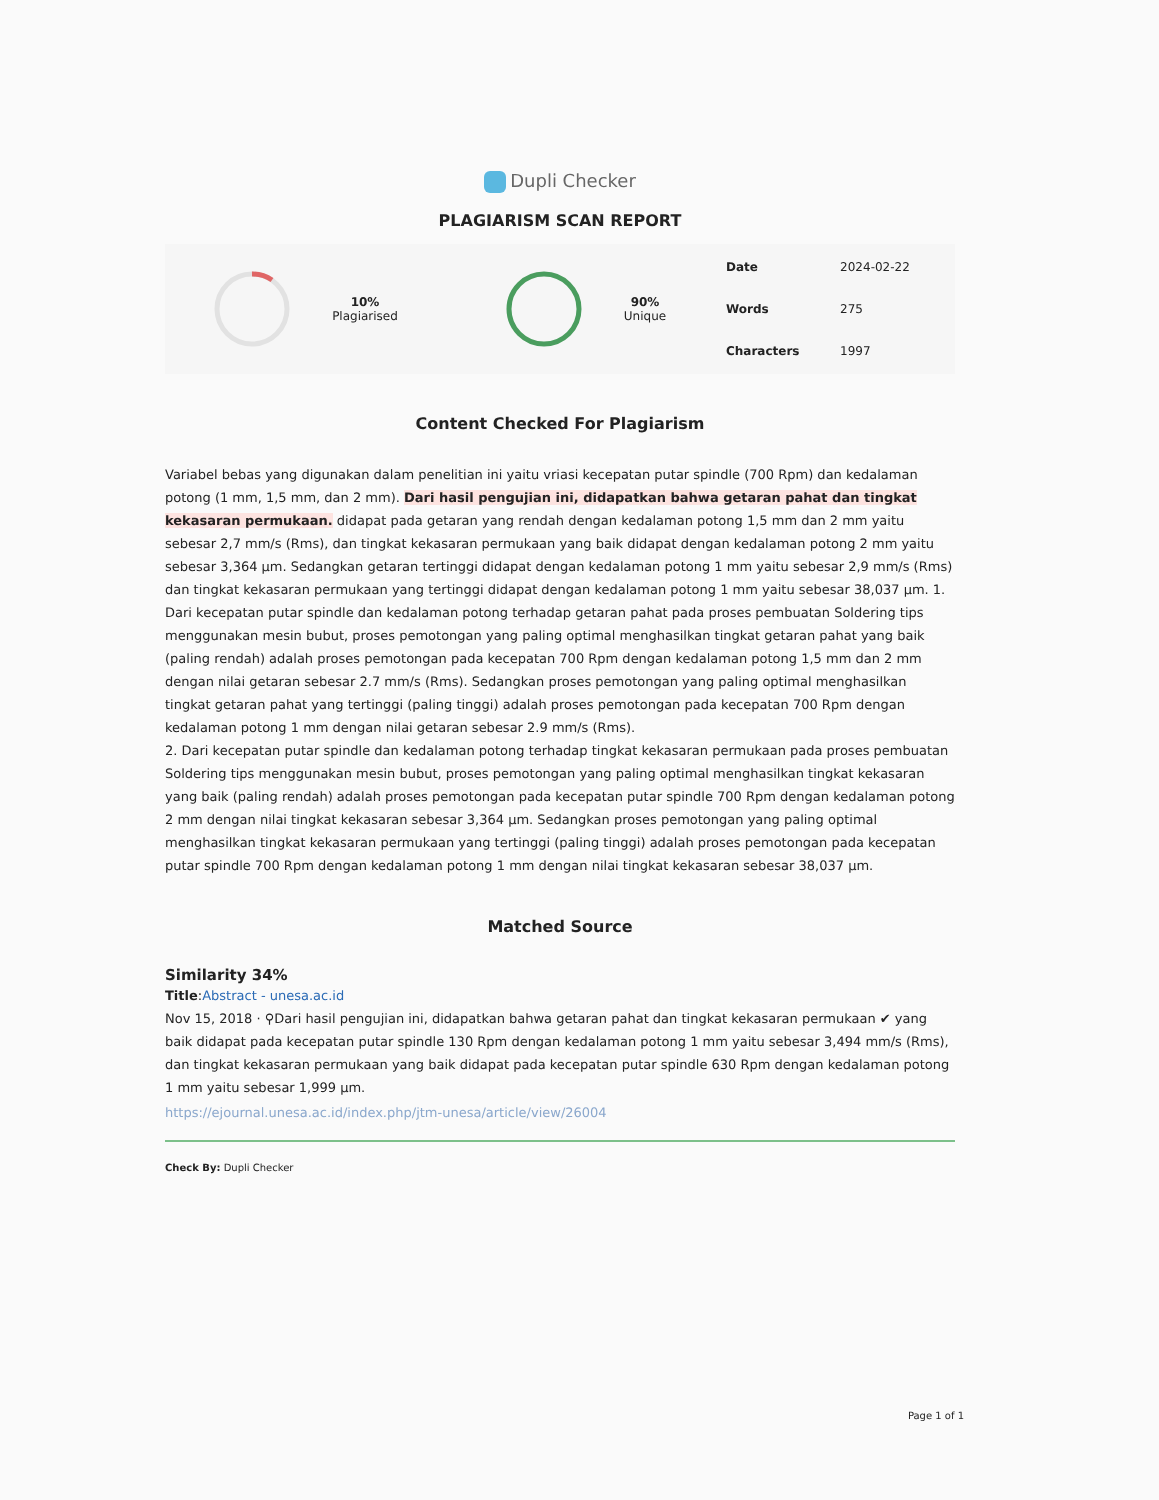Dupli Checker
PLAGIARISM SCAN REPORT
10%
Plagiarised
90%
Unique
| Date | 2024-02-22 |
| Words | 275 |
| Characters | 1997 |
Content Checked For Plagiarism
Variabel bebas yang digunakan dalam penelitian ini yaitu vriasi kecepatan putar spindle (700 Rpm) dan kedalaman potong (1 mm, 1,5 mm, dan 2 mm). Dari hasil pengujian ini, didapatkan bahwa getaran pahat dan tingkat kekasaran permukaan. didapat pada getaran yang rendah dengan kedalaman potong 1,5 mm dan 2 mm yaitu sebesar 2,7 mm/s (Rms), dan tingkat kekasaran permukaan yang baik didapat dengan kedalaman potong 2 mm yaitu sebesar 3,364 µm. Sedangkan getaran tertinggi didapat dengan kedalaman potong 1 mm yaitu sebesar 2,9 mm/s (Rms) dan tingkat kekasaran permukaan yang tertinggi didapat dengan kedalaman potong 1 mm yaitu sebesar 38,037 µm. 1. Dari kecepatan putar spindle dan kedalaman potong terhadap getaran pahat pada proses pembuatan Soldering tips menggunakan mesin bubut, proses pemotongan yang paling optimal menghasilkan tingkat getaran pahat yang baik (paling rendah) adalah proses pemotongan pada kecepatan 700 Rpm dengan kedalaman potong 1,5 mm dan 2 mm dengan nilai getaran sebesar 2.7 mm/s (Rms). Sedangkan proses pemotongan yang paling optimal menghasilkan tingkat getaran pahat yang tertinggi (paling tinggi) adalah proses pemotongan pada kecepatan 700 Rpm dengan kedalaman potong 1 mm dengan nilai getaran sebesar 2.9 mm/s (Rms).
2. Dari kecepatan putar spindle dan kedalaman potong terhadap tingkat kekasaran permukaan pada proses pembuatan Soldering tips menggunakan mesin bubut, proses pemotongan yang paling optimal menghasilkan tingkat kekasaran yang baik (paling rendah) adalah proses pemotongan pada kecepatan putar spindle 700 Rpm dengan kedalaman potong 2 mm dengan nilai tingkat kekasaran sebesar 3,364 µm. Sedangkan proses pemotongan yang paling optimal menghasilkan tingkat kekasaran permukaan yang tertinggi (paling tinggi) adalah proses pemotongan pada kecepatan putar spindle 700 Rpm dengan kedalaman potong 1 mm dengan nilai tingkat kekasaran sebesar 38,037 µm.
Matched Source
Similarity 34%
Title:Abstract - unesa.ac.id
Nov 15, 2018 · ⚲Dari hasil pengujian ini, didapatkan bahwa getaran pahat dan tingkat kekasaran permukaan ✔ yang baik didapat pada kecepatan putar spindle 130 Rpm dengan kedalaman potong 1 mm yaitu sebesar 3,494 mm/s (Rms), dan tingkat kekasaran permukaan yang baik didapat pada kecepatan putar spindle 630 Rpm dengan kedalaman potong 1 mm yaitu sebesar 1,999 µm.
https://ejournal.unesa.ac.id/index.php/jtm-unesa/article/view/26004
Check By: Dupli Checker
Page 1 of 1